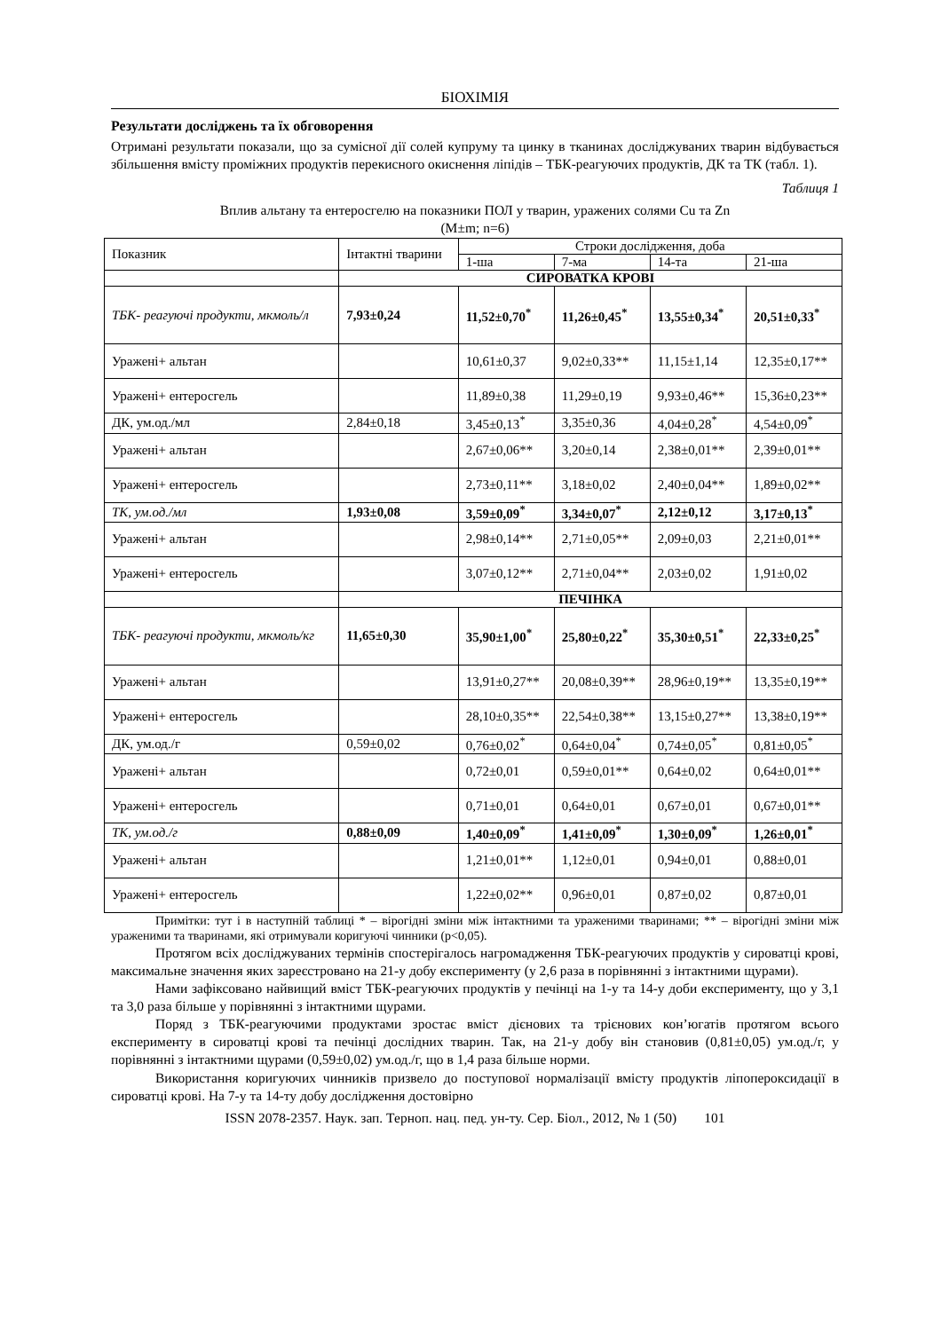БІОХІМІЯ
Результати досліджень та їх обговорення
Отримані результати показали, що за сумісної дії солей купруму та цинку в тканинах досліджуваних тварин відбувається збільшення вмісту проміжних продуктів перекисного окиснення ліпідів – ТБК-реагуючих продуктів, ДК та ТК (табл. 1).
Таблиця 1
Вплив альтану та ентеросгелю на показники ПОЛ у тварин, уражених солями Cu та Zn
(M±m; n=6)
| Показник | Інтактні тварини | Строки дослідження, доба | | | |
| --- | --- | --- | --- | --- | --- |
| | | 1-ша | 7-ма | 14-та | 21-ша |
| | СИРОВАТКА КРОВІ | | | | |
| ТБК- реагуючі продукти, мкмоль/л | 7,93±0,24 | 11,52±0,70<sup>*</sup> | 11,26±0,45<sup>*</sup> | 13,55±0,34<sup>*</sup> | 20,51±0,33<sup>*</sup> |
| Уражені+ альтан | | 10,61±0,37 | 9,02±0,33** | 11,15±1,14 | 12,35±0,17** |
| Уражені+ ентеросгель | | 11,89±0,38 | 11,29±0,19 | 9,93±0,46** | 15,36±0,23** |
| ДК, ум.од./мл | 2,84±0,18 | 3,45±0,13<sup>*</sup> | 3,35±0,36 | 4,04±0,28<sup>*</sup> | 4,54±0,09<sup>*</sup> |
| Уражені+ альтан | | 2,67±0,06** | 3,20±0,14 | 2,38±0,01** | 2,39±0,01** |
| Уражені+ ентеросгель | | 2,73±0,11** | 3,18±0,02 | 2,40±0,04** | 1,89±0,02** |
| ТК, ум.од./мл | 1,93±0,08 | 3,59±0,09<sup>*</sup> | 3,34±0,07<sup>*</sup> | 2,12±0,12 | 3,17±0,13<sup>*</sup> |
| Уражені+ альтан | | 2,98±0,14** | 2,71±0,05** | 2,09±0,03 | 2,21±0,01** |
| Уражені+ ентеросгель | | 3,07±0,12** | 2,71±0,04** | 2,03±0,02 | 1,91±0,02 |
| | ПЕЧІНКА | | | | |
| ТБК- реагуючі продукти, мкмоль/кг | 11,65±0,30 | 35,90±1,00<sup>*</sup> | 25,80±0,22<sup>*</sup> | 35,30±0,51<sup>*</sup> | 22,33±0,25<sup>*</sup> |
| Уражені+ альтан | | 13,91±0,27** | 20,08±0,39** | 28,96±0,19** | 13,35±0,19** |
| Уражені+ ентеросгель | | 28,10±0,35** | 22,54±0,38** | 13,15±0,27** | 13,38±0,19** |
| ДК, ум.од./г | 0,59±0,02 | 0,76±0,02<sup>*</sup> | 0,64±0,04<sup>*</sup> | 0,74±0,05<sup>*</sup> | 0,81±0,05<sup>*</sup> |
| Уражені+ альтан | | 0,72±0,01 | 0,59±0,01** | 0,64±0,02 | 0,64±0,01** |
| Уражені+ ентеросгель | | 0,71±0,01 | 0,64±0,01 | 0,67±0,01 | 0,67±0,01** |
| ТК, ум.од./г | 0,88±0,09 | 1,40±0,09<sup>*</sup> | 1,41±0,09<sup>*</sup> | 1,30±0,09<sup>*</sup> | 1,26±0,01<sup>*</sup> |
| Уражені+ альтан | | 1,21±0,01** | 1,12±0,01 | 0,94±0,01 | 0,88±0,01 |
| Уражені+ ентеросгель | | 1,22±0,02** | 0,96±0,01 | 0,87±0,02 | 0,87±0,01 |
Примітки: тут і в наступній таблиці * – вірогідні зміни між інтактними та ураженими тваринами; ** – вірогідні зміни між ураженими та тваринами, які отримували коригуючі чинники (p<0,05).
Протягом всіх досліджуваних термінів спостерігалось нагромадження ТБК-реагуючих продуктів у сироватці крові, максимальне значення яких зареєстровано на 21-у добу експерименту (у 2,6 раза в порівнянні з інтактними щурами).
Нами зафіксовано найвищий вміст ТБК-реагуючих продуктів у печінці на 1-у та 14-у доби експерименту, що у 3,1 та 3,0 раза більше у порівнянні з інтактними щурами.
Поряд з ТБК-реагуючими продуктами зростає вміст дієнових та трієнових кон’югатів протягом всього експерименту в сироватці крові та печінці дослідних тварин. Так, на 21-у добу він становив (0,81±0,05) ум.од./г, у порівнянні з інтактними щурами (0,59±0,02) ум.од./г, що в 1,4 раза більше норми.
Використання коригуючих чинників призвело до поступової нормалізації вмісту продуктів ліпопероксидації в сироватці крові. На 7-у та 14-ту добу дослідження достовірно
ISSN 2078-2357. Наук. зап. Терноп. нац. пед. ун-ту. Сер. Біол., 2012, № 1 (50) 101